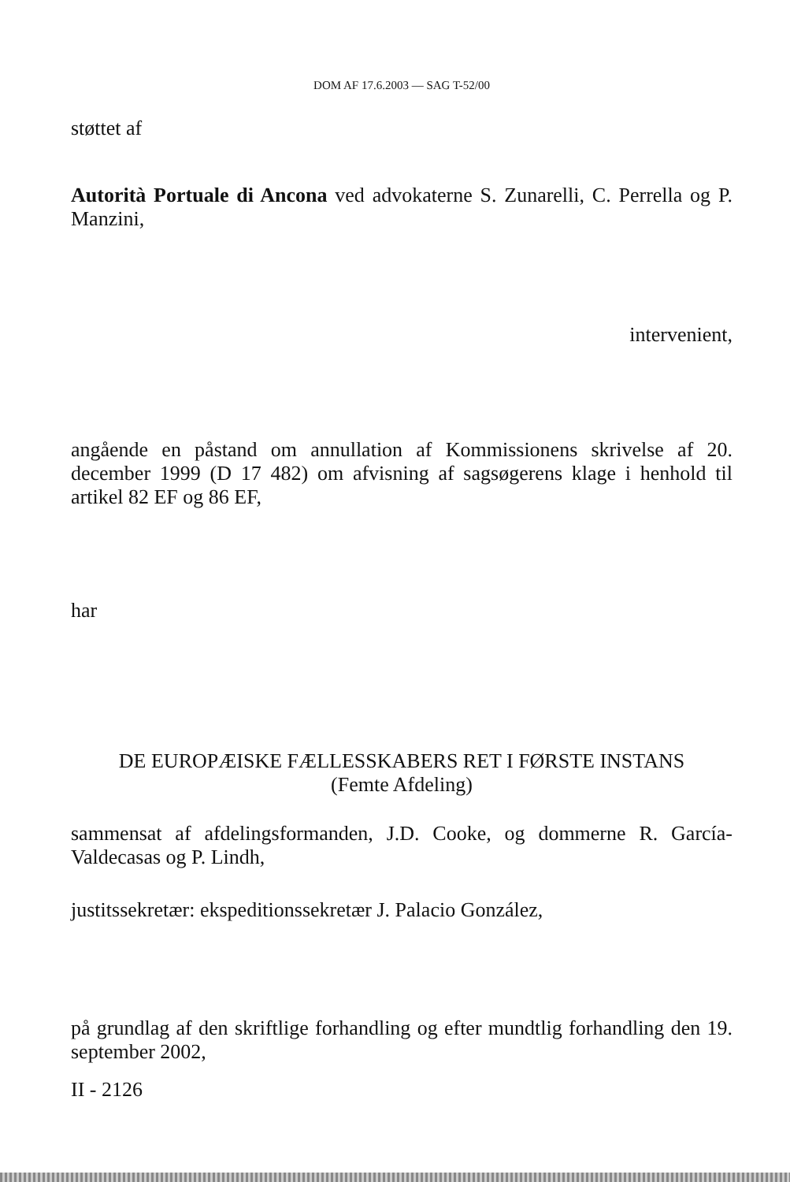DOM AF 17.6.2003 — SAG T-52/00
støttet af
Autorità Portuale di Ancona ved advokaterne S. Zunarelli, C. Perrella og P. Manzini,
intervenient,
angående en påstand om annullation af Kommissionens skrivelse af 20. december 1999 (D 17 482) om afvisning af sagsøgerens klage i henhold til artikel 82 EF og 86 EF,
har
DE EUROPÆISKE FÆLLESSKABERS RET I FØRSTE INSTANS
(Femte Afdeling)
sammensat af afdelingsformanden, J.D. Cooke, og dommerne R. García-Valdecasas og P. Lindh,
justitssekretær: ekspeditionssekretær J. Palacio González,
på grundlag af den skriftlige forhandling og efter mundtlig forhandling den 19. september 2002,
II - 2126